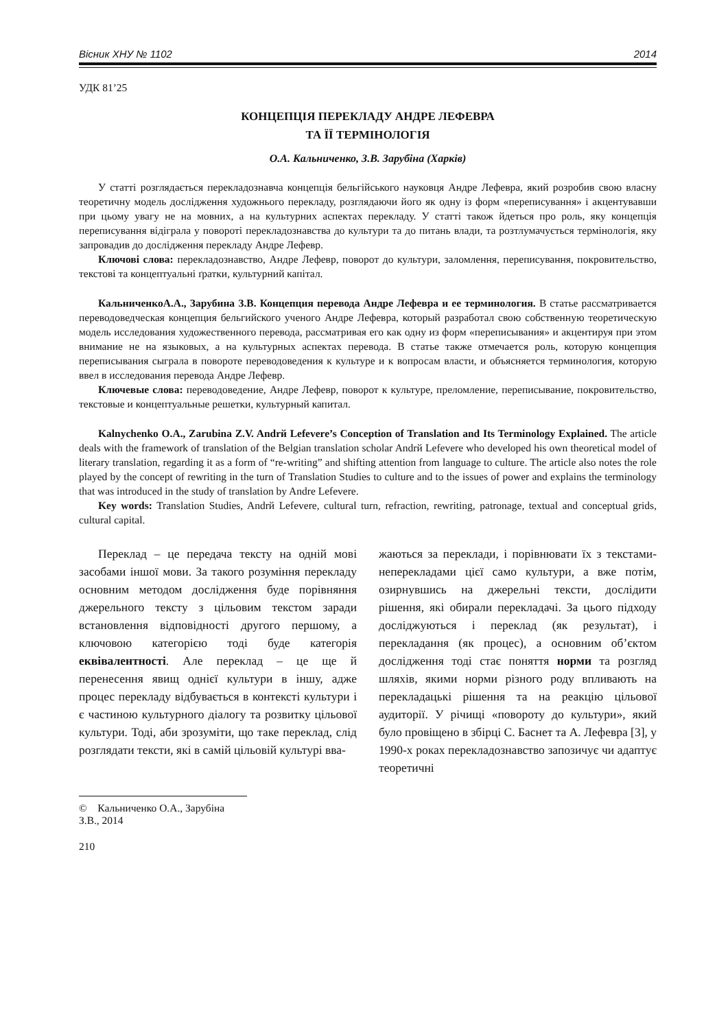Вісник ХНУ № 1102 2014
УДК 81’25
КОНЦЕПЦІЯ ПЕРЕКЛАДУ АНДРЕ ЛЕФЕВРА
ТА ЇЇ ТЕРМІНОЛОГІЯ
О.А. Кальниченко, З.В. Зарубіна (Харків)
У статті розглядається перекладознавча концепція бельгійського науковця Андре Лефевра, який розробив свою власну теоретичну модель дослідження художнього перекладу, розглядаючи його як одну із форм «переписування» і акцентувавши при цьому увагу не на мовних, а на культурних аспектах перекладу. У статті також йдеться про роль, яку концепція переписування відіграла у повороті перекладознавства до культури та до питань влади, та розтлумачується термінологія, яку запровадив до дослідження перекладу Андре Лефевр.
Ключові слова: перекладознавство, Андре Лефевр, поворот до культури, заломлення, переписування, покровительство, текстові та концептуальні ґратки, культурний капітал.
КальниченкоА.А., Зарубина З.В. Концепция перевода Андре Лефевра и ее терминология. В статье рассматривается переводоведческая концепция бельгийского ученого Андре Лефевра, который разработал свою собственную теоретическую модель исследования художественного перевода, рассматривая его как одну из форм «переписывания» и акцентируя при этом внимание не на языковых, а на культурных аспектах перевода. В статье также отмечается роль, которую концепция переписывания сыграла в повороте переводоведения к культуре и к вопросам власти, и объясняется терминология, которую ввел в исследования перевода Андре Лефевр.
Ключевые слова: переводоведение, Андре Лефевр, поворот к культуре, преломление, переписывание, покровительство, текстовые и концептуальные решетки, культурный капитал.
Kalnychenko O.A., Zarubina Z.V. Andrй Lefevere’s Conception of Translation and Its Terminology Explained. The article deals with the framework of translation of the Belgian translation scholar Andrй Lefevere who developed his own theoretical model of literary translation, regarding it as a form of “re-writing” and shifting attention from language to culture. The article also notes the role played by the concept of rewriting in the turn of Translation Studies to culture and to the issues of power and explains the terminology that was introduced in the study of translation by Andre Lefevere.
Key words: Translation Studies, Andrй Lefevere, cultural turn, refraction, rewriting, patronage, textual and conceptual grids, cultural capital.
Переклад – це передача тексту на одній мові засобами іншої мови. За такого розуміння перекладу основним методом дослідження буде порівняння джерельного тексту з цільовим текстом заради встановлення відповідності другого першому, а ключовою категорією тоді буде категорія еквівалентності. Але переклад – це ще й перенесення явищ однієї культури в іншу, адже процес перекладу відбувається в контексті культури і є частиною культурного діалогу та розвитку цільової культури. Тоді, аби зрозуміти, що таке переклад, слід розглядати тексти, які в самій цільовій культурі вва-
жаються за переклади, і порівнювати їх з текстами-неперекладами цієї само культури, а вже потім, озирнувшись на джерельні тексти, дослідити рішення, які обирали перекладачі. За цього підходу досліджуються і переклад (як результат), і перекладання (як процес), а основним об’єктом дослідження тоді стає поняття норми та розгляд шляхів, якими норми різного роду впливають на перекладацькі рішення та на реакцію цільової аудиторії. У річищі «повороту до культури», який було провіщено в збірці С. Баснет та А. Лефевра [3], у 1990-х роках перекладознавство запозичує чи адаптує теоретичні
© Кальниченко О.А., Зарубіна З.В., 2014
210